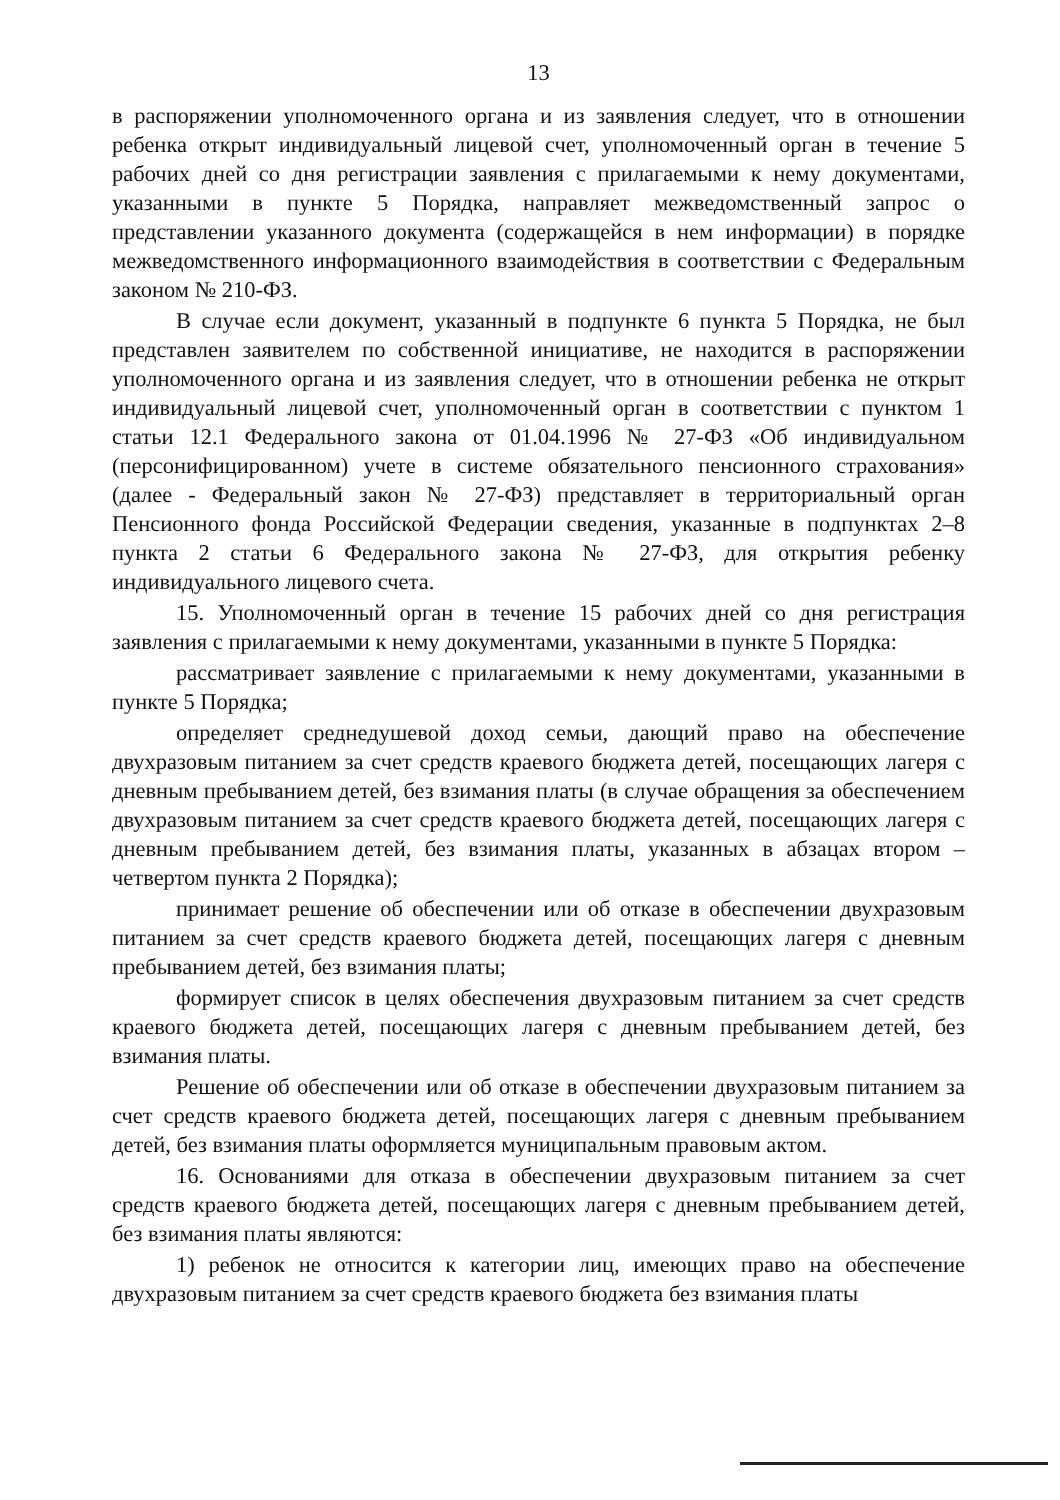13
в распоряжении уполномоченного органа и из заявления следует, что в отношении ребенка открыт индивидуальный лицевой счет, уполномоченный орган в течение 5 рабочих дней со дня регистрации заявления с прилагаемыми к нему документами, указанными в пункте 5 Порядка, направляет межведомственный запрос о представлении указанного документа (содержащейся в нем информации) в порядке межведомственного информационного взаимодействия в соответствии с Федеральным законом № 210-ФЗ.
В случае если документ, указанный в подпункте 6 пункта 5 Порядка, не был представлен заявителем по собственной инициативе, не находится в распоряжении уполномоченного органа и из заявления следует, что в отношении ребенка не открыт индивидуальный лицевой счет, уполномоченный орган в соответствии с пунктом 1 статьи 12.1 Федерального закона от 01.04.1996 № 27-ФЗ «Об индивидуальном (персонифицированном) учете в системе обязательного пенсионного страхования» (далее - Федеральный закон № 27-ФЗ) представляет в территориальный орган Пенсионного фонда Российской Федерации сведения, указанные в подпунктах 2–8 пункта 2 статьи 6 Федерального закона № 27-ФЗ, для открытия ребенку индивидуального лицевого счета.
15. Уполномоченный орган в течение 15 рабочих дней со дня регистрация заявления с прилагаемыми к нему документами, указанными в пункте 5 Порядка:
рассматривает заявление с прилагаемыми к нему документами, указанными в пункте 5 Порядка;
определяет среднедушевой доход семьи, дающий право на обеспечение двухразовым питанием за счет средств краевого бюджета детей, посещающих лагеря с дневным пребыванием детей, без взимания платы (в случае обращения за обеспечением двухразовым питанием за счет средств краевого бюджета детей, посещающих лагеря с дневным пребыванием детей, без взимания платы, указанных в абзацах втором – четвертом пункта 2 Порядка);
принимает решение об обеспечении или об отказе в обеспечении двухразовым питанием за счет средств краевого бюджета детей, посещающих лагеря с дневным пребыванием детей, без взимания платы;
формирует список в целях обеспечения двухразовым питанием за счет средств краевого бюджета детей, посещающих лагеря с дневным пребыванием детей, без взимания платы.
Решение об обеспечении или об отказе в обеспечении двухразовым питанием за счет средств краевого бюджета детей, посещающих лагеря с дневным пребыванием детей, без взимания платы оформляется муниципальным правовым актом.
16. Основаниями для отказа в обеспечении двухразовым питанием за счет средств краевого бюджета детей, посещающих лагеря с дневным пребыванием детей, без взимания платы являются:
1) ребенок не относится к категории лиц, имеющих право на обеспечение двухразовым питанием за счет средств краевого бюджета без взимания платы